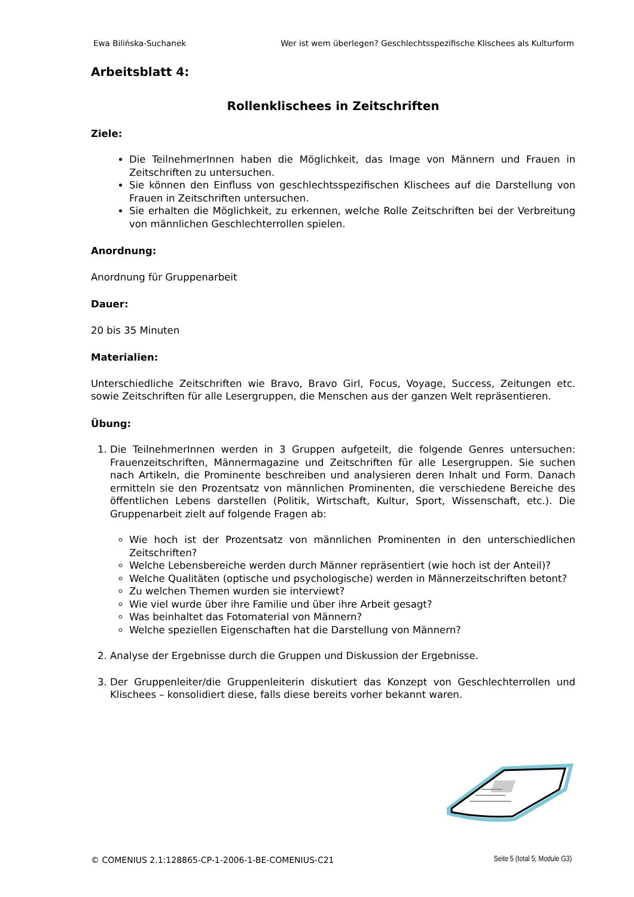Ewa Bilińska-Suchanek Wer ist wem überlegen? Geschlechtsspezifische Klischees als Kulturform
Arbeitsblatt 4:
Rollenklischees in Zeitschriften
Ziele:
Die TeilnehmerInnen haben die Möglichkeit, das Image von Männern und Frauen in Zeitschriften zu untersuchen.
Sie können den Einfluss von geschlechtsspezifischen Klischees auf die Darstellung von Frauen in Zeitschriften untersuchen.
Sie erhalten die Möglichkeit, zu erkennen, welche Rolle Zeitschriften bei der Verbreitung von männlichen Geschlechterrollen spielen.
Anordnung:
Anordnung für Gruppenarbeit
Dauer:
20 bis 35 Minuten
Materialien:
Unterschiedliche Zeitschriften wie Bravo, Bravo Girl, Focus, Voyage, Success, Zeitungen etc. sowie Zeitschriften für alle Lesergruppen, die Menschen aus der ganzen Welt repräsentieren.
Übung:
1. Die TeilnehmerInnen werden in 3 Gruppen aufgeteilt, die folgende Genres untersuchen: Frauenzeitschriften, Männermagazine und Zeitschriften für alle Lesergruppen. Sie suchen nach Artikeln, die Prominente beschreiben und analysieren deren Inhalt und Form. Danach ermitteln sie den Prozentsatz von männlichen Prominenten, die verschiedene Bereiche des öffentlichen Lebens darstellen (Politik, Wirtschaft, Kultur, Sport, Wissenschaft, etc.). Die Gruppenarbeit zielt auf folgende Fragen ab:
Wie hoch ist der Prozentsatz von männlichen Prominenten in den unterschiedlichen Zeitschriften?
Welche Lebensbereiche werden durch Männer repräsentiert (wie hoch ist der Anteil)?
Welche Qualitäten (optische und psychologische) werden in Männerzeitschriften betont?
Zu welchen Themen wurden sie interviewt?
Wie viel wurde über ihre Familie und über ihre Arbeit gesagt?
Was beinhaltet das Fotomaterial von Männern?
Welche speziellen Eigenschaften hat die Darstellung von Männern?
2. Analyse der Ergebnisse durch die Gruppen und Diskussion der Ergebnisse.
3. Der Gruppenleiter/die Gruppenleiterin diskutiert das Konzept von Geschlechterrollen und Klischees – konsolidiert diese, falls diese bereits vorher bekannt waren.
© COMENIUS 2.1:128865-CP-1-2006-1-BE-COMENIUS-C21 Seite 5 (total 5; Module G3)